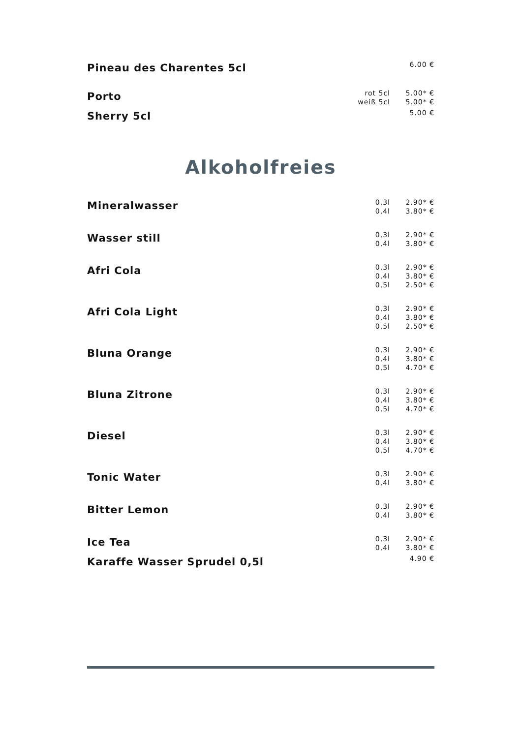| Pineau des Charentes 5cl | | 6.00 € |
| Porto | rot 5cl weiß 5cl | 5.00* € 5.00* € |
| Sherry 5cl | | 5.00 € |
Alkoholfreies
| Mineralwasser | 0,3l 0,4l | 2.90* € 3.80* € |
| Wasser still | 0,3l 0,4l | 2.90* € 3.80* € |
| Afri Cola | 0,3l 0,4l 0,5l | 2.90* € 3.80* € 2.50* € |
| Afri Cola Light | 0,3l 0,4l 0,5l | 2.90* € 3.80* € 2.50* € |
| Bluna Orange | 0,3l 0,4l 0,5l | 2.90* € 3.80* € 4.70* € |
| Bluna Zitrone | 0,3l 0,4l 0,5l | 2.90* € 3.80* € 4.70* € |
| Diesel | 0,3l 0,4l 0,5l | 2.90* € 3.80* € 4.70* € |
| Tonic Water | 0,3l 0,4l | 2.90* € 3.80* € |
| Bitter Lemon | 0,3l 0,4l | 2.90* € 3.80* € |
| Ice Tea | 0,3l 0,4l | 2.90* € 3.80* € |
| Karaffe Wasser Sprudel 0,5l | | 4.90 € |